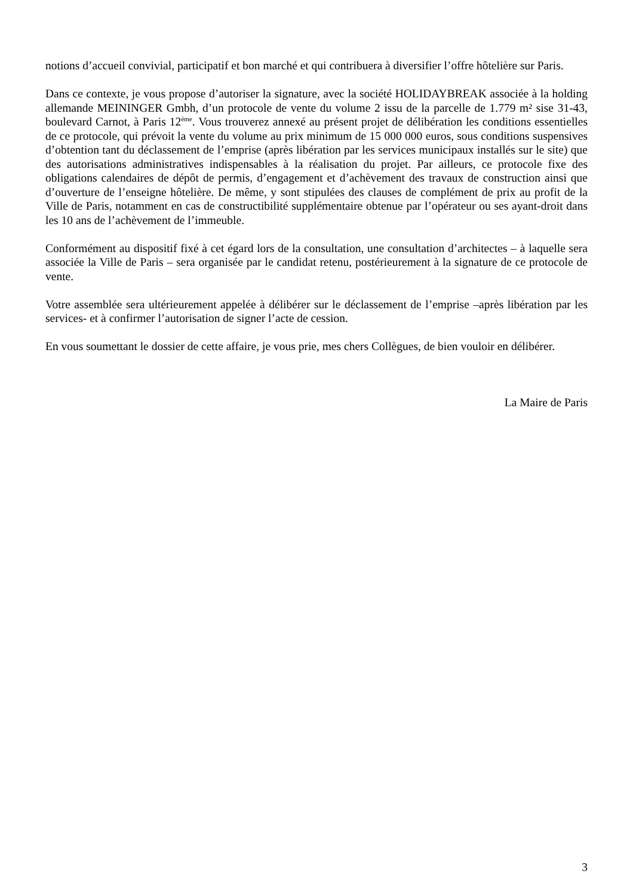notions d’accueil convivial, participatif et bon marché et qui contribuera à diversifier l’offre hôtelière sur Paris.
Dans ce contexte, je vous propose d’autoriser la signature, avec la société HOLIDAYBREAK associée à la holding allemande MEININGER Gmbh, d’un protocole de vente du volume 2 issu de la parcelle de 1.779 m² sise 31-43, boulevard Carnot, à Paris 12<sup>ème</sup>. Vous trouverez annexé au présent projet de délibération les conditions essentielles de ce protocole, qui prévoit la vente du volume au prix minimum de 15 000 000 euros, sous conditions suspensives d’obtention tant du déclassement de l’emprise (après libération par les services municipaux installés sur le site) que des autorisations administratives indispensables à la réalisation du projet. Par ailleurs, ce protocole fixe des obligations calendaires de dépôt de permis, d’engagement et d’achèvement des travaux de construction ainsi que d’ouverture de l’enseigne hôtelière. De même, y sont stipulées des clauses de complément de prix au profit de la Ville de Paris, notamment en cas de constructibilité supplémentaire obtenue par l’opérateur ou ses ayant-droit dans les 10 ans de l’achèvement de l’immeuble.
Conformément au dispositif fixé à cet égard lors de la consultation, une consultation d’architectes – à laquelle sera associée la Ville de Paris – sera organisée par le candidat retenu, postérieurement à la signature de ce protocole de vente.
Votre assemblée sera ultérieurement appelée à délibérer sur le déclassement de l’emprise –après libération par les services- et à confirmer l’autorisation de signer l’acte de cession.
En vous soumettant le dossier de cette affaire, je vous prie, mes chers Collègues, de bien vouloir en délibérer.
La Maire de Paris
3